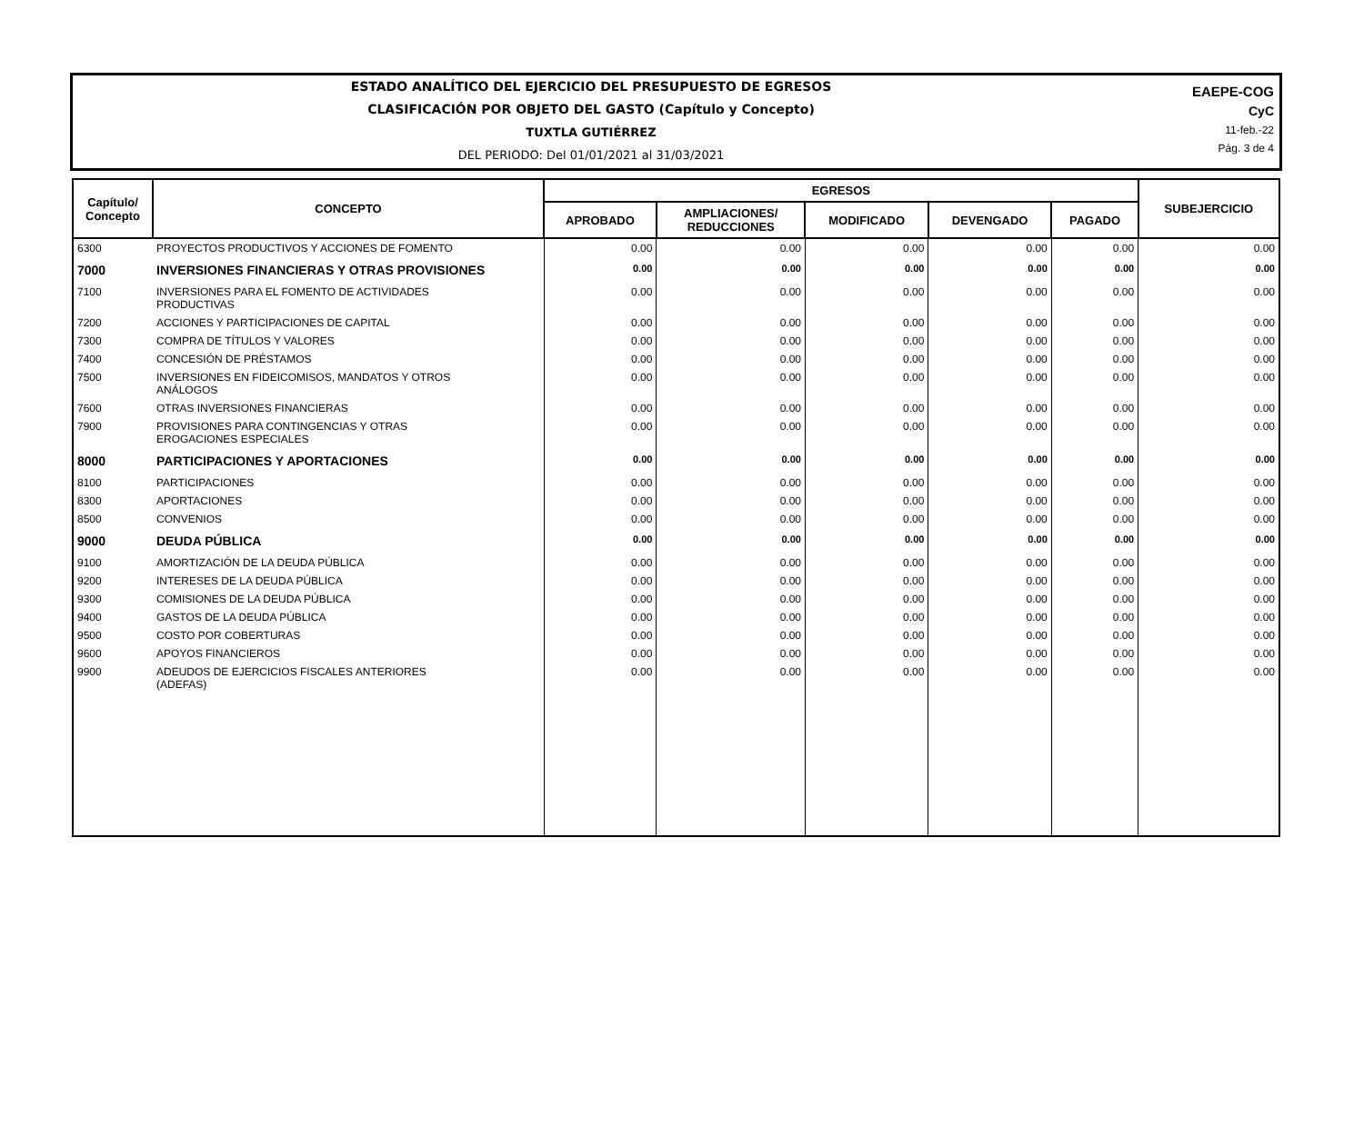ESTADO ANALÍTICO DEL EJERCICIO DEL PRESUPUESTO DE EGRESOS
CLASIFICACIÓN POR OBJETO DEL GASTO (Capítulo y Concepto)
TUXTLA GUTIÉRREZ
DEL PERIODO: Del 01/01/2021 al 31/03/2021
EAEPE-COG
CyC
11-feb.-22
Pág. 3 de 4
| Capítulo/ Concepto | CONCEPTO | EGRESOS | | | | | SUBEJERCICIO |
| --- | --- | --- | --- | --- | --- | --- | --- |
| | | APROBADO | AMPLIACIONES/ REDUCCIONES | MODIFICADO | DEVENGADO | PAGADO | |
| 6300 | PROYECTOS PRODUCTIVOS Y ACCIONES DE FOMENTO | 0.00 | 0.00 | 0.00 | 0.00 | 0.00 | 0.00 |
| 7000 | INVERSIONES FINANCIERAS Y OTRAS PROVISIONES | 0.00 | 0.00 | 0.00 | 0.00 | 0.00 | 0.00 |
| 7100 | INVERSIONES PARA EL FOMENTO DE ACTIVIDADES PRODUCTIVAS | 0.00 | 0.00 | 0.00 | 0.00 | 0.00 | 0.00 |
| 7200 | ACCIONES Y PARTICIPACIONES DE CAPITAL | 0.00 | 0.00 | 0.00 | 0.00 | 0.00 | 0.00 |
| 7300 | COMPRA DE TÍTULOS Y VALORES | 0.00 | 0.00 | 0.00 | 0.00 | 0.00 | 0.00 |
| 7400 | CONCESIÓN DE PRÉSTAMOS | 0.00 | 0.00 | 0.00 | 0.00 | 0.00 | 0.00 |
| 7500 | INVERSIONES EN FIDEICOMISOS, MANDATOS Y OTROS ANÁLOGOS | 0.00 | 0.00 | 0.00 | 0.00 | 0.00 | 0.00 |
| 7600 | OTRAS INVERSIONES FINANCIERAS | 0.00 | 0.00 | 0.00 | 0.00 | 0.00 | 0.00 |
| 7900 | PROVISIONES PARA CONTINGENCIAS Y OTRAS EROGACIONES ESPECIALES | 0.00 | 0.00 | 0.00 | 0.00 | 0.00 | 0.00 |
| 8000 | PARTICIPACIONES Y APORTACIONES | 0.00 | 0.00 | 0.00 | 0.00 | 0.00 | 0.00 |
| 8100 | PARTICIPACIONES | 0.00 | 0.00 | 0.00 | 0.00 | 0.00 | 0.00 |
| 8300 | APORTACIONES | 0.00 | 0.00 | 0.00 | 0.00 | 0.00 | 0.00 |
| 8500 | CONVENIOS | 0.00 | 0.00 | 0.00 | 0.00 | 0.00 | 0.00 |
| 9000 | DEUDA PÚBLICA | 0.00 | 0.00 | 0.00 | 0.00 | 0.00 | 0.00 |
| 9100 | AMORTIZACIÓN DE LA DEUDA PÚBLICA | 0.00 | 0.00 | 0.00 | 0.00 | 0.00 | 0.00 |
| 9200 | INTERESES DE LA DEUDA PÚBLICA | 0.00 | 0.00 | 0.00 | 0.00 | 0.00 | 0.00 |
| 9300 | COMISIONES DE LA DEUDA PÚBLICA | 0.00 | 0.00 | 0.00 | 0.00 | 0.00 | 0.00 |
| 9400 | GASTOS DE LA DEUDA PÚBLICA | 0.00 | 0.00 | 0.00 | 0.00 | 0.00 | 0.00 |
| 9500 | COSTO POR COBERTURAS | 0.00 | 0.00 | 0.00 | 0.00 | 0.00 | 0.00 |
| 9600 | APOYOS FINANCIEROS | 0.00 | 0.00 | 0.00 | 0.00 | 0.00 | 0.00 |
| 9900 | ADEUDOS DE EJERCICIOS FISCALES ANTERIORES (ADEFAS) | 0.00 | 0.00 | 0.00 | 0.00 | 0.00 | 0.00 |